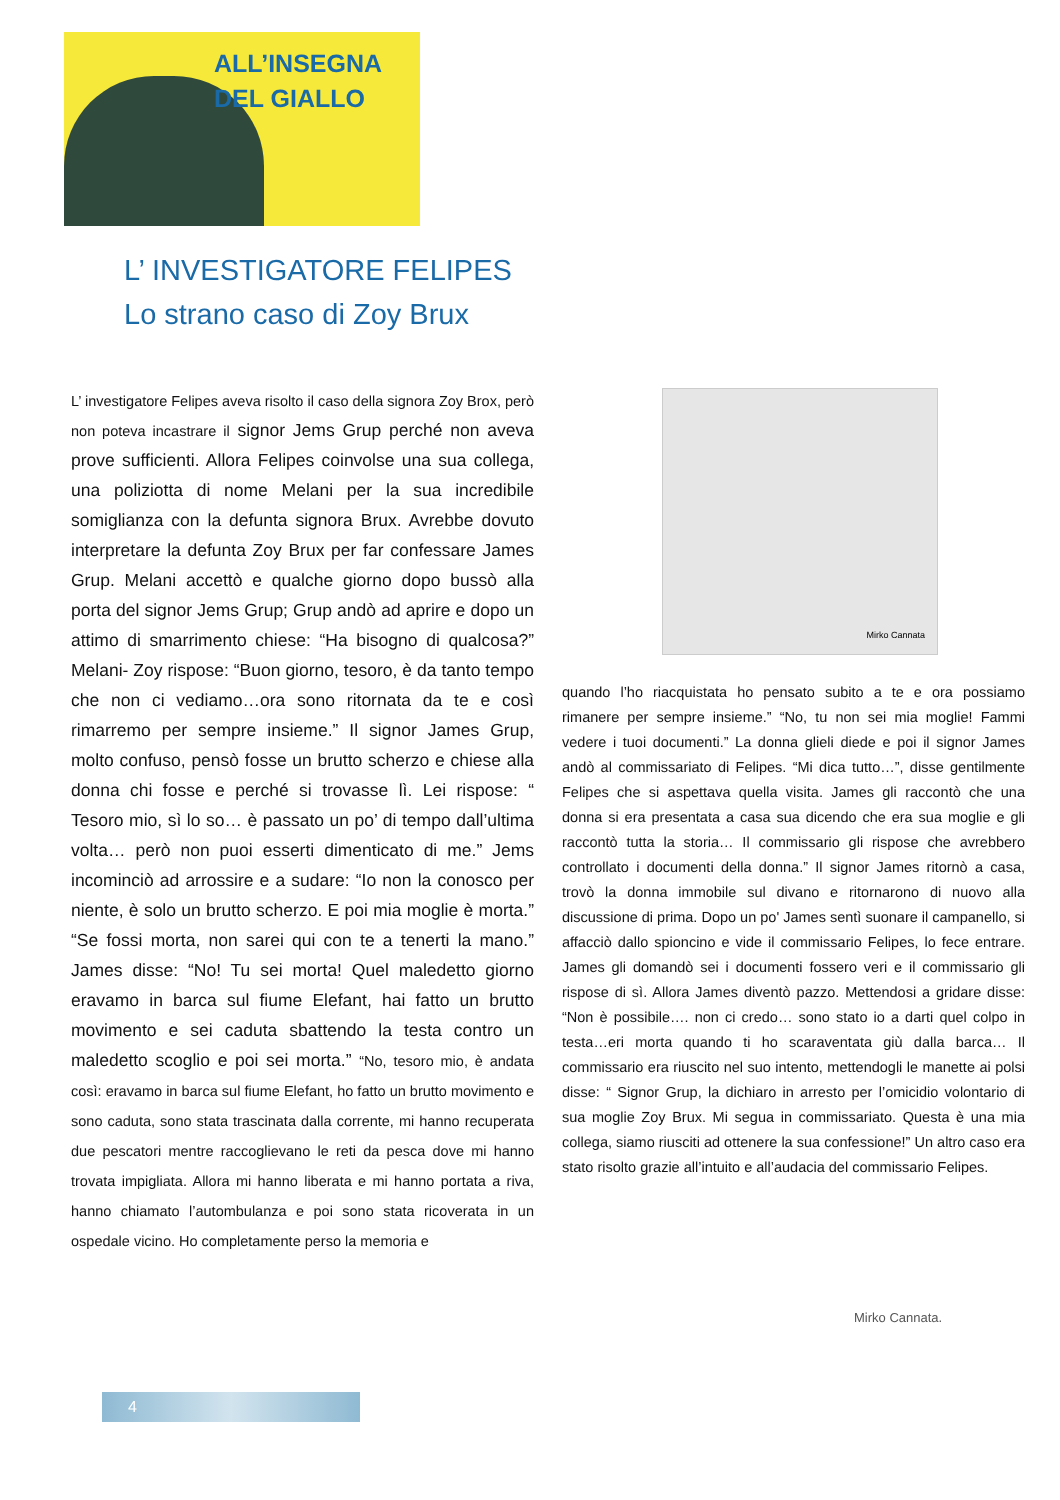ALL’INSEGNA
DEL GIALLO
L’ INVESTIGATORE FELIPES
Lo strano caso di Zoy Brux
L’ investigatore Felipes aveva risolto il caso della signora Zoy Brox, però non poteva incastrare il signor Jems Grup perché non aveva prove sufficienti. Allora Felipes coinvolse una sua collega, una poliziotta di nome Melani per la sua incredibile somiglianza con la defunta signora Brux. Avrebbe dovuto interpretare la defunta Zoy Brux per far confessare James Grup. Melani accettò e qualche giorno dopo bussò alla porta del signor Jems Grup; Grup andò ad aprire e dopo un attimo di smarrimento chiese: “Ha bisogno di qualcosa?” Melani- Zoy rispose: “Buon giorno, tesoro, è da tanto tempo che non ci vediamo…ora sono ritornata da te e così rimarremo per sempre insieme.” Il signor James Grup, molto confuso, pensò fosse un brutto scherzo e chiese alla donna chi fosse e perché si trovasse lì. Lei rispose: “ Tesoro mio, sì lo so… è passato un po’ di tempo dall’ultima volta… però non puoi esserti dimenticato di me.” Jems incominciò ad arrossire e a sudare: “Io non la conosco per niente, è solo un brutto scherzo. E poi mia moglie è morta.” “Se fossi morta, non sarei qui con te a tenerti la mano.” James disse: “No! Tu sei morta! Quel maledetto giorno eravamo in barca sul fiume Elefant, hai fatto un brutto movimento e sei caduta sbattendo la testa contro un maledetto scoglio e poi sei morta.” “No, tesoro mio, è andata così: eravamo in barca sul fiume Elefant, ho fatto un brutto movimento e sono caduta, sono stata trascinata dalla corrente, mi hanno recuperata due pescatori mentre raccoglievano le reti da pesca dove mi hanno trovata impigliata. Allora mi hanno liberata e mi hanno portata a riva, hanno chiamato l’autombulanza e poi sono stata ricoverata in un ospedale vicino. Ho completamente perso la memoria e
Mirko Cannata
quando l’ho riacquistata ho pensato subito a te e ora possiamo rimanere per sempre insieme.” “No, tu non sei mia moglie! Fammi vedere i tuoi documenti.” La donna glieli diede e poi il signor James andò al commissariato di Felipes. “Mi dica tutto…”, disse gentilmente Felipes che si aspettava quella visita. James gli raccontò che una donna si era presentata a casa sua dicendo che era sua moglie e gli raccontò tutta la storia… Il commissario gli rispose che avrebbero controllato i documenti della donna.” Il signor James ritornò a casa, trovò la donna immobile sul divano e ritornarono di nuovo alla discussione di prima. Dopo un po' James sentì suonare il campanello, si affacciò dallo spioncino e vide il commissario Felipes, lo fece entrare. James gli domandò sei i documenti fossero veri e il commissario gli rispose di sì. Allora James diventò pazzo. Mettendosi a gridare disse: “Non è possibile…. non ci credo… sono stato io a darti quel colpo in testa…eri morta quando ti ho scaraventata giù dalla barca… Il commissario era riuscito nel suo intento, mettendogli le manette ai polsi disse: “ Signor Grup, la dichiaro in arresto per l’omicidio volontario di sua moglie Zoy Brux. Mi segua in commissariato. Questa è una mia collega, siamo riusciti ad ottenere la sua confessione!” Un altro caso era stato risolto grazie all’intuito e all’audacia del commissario Felipes.
Mirko Cannata.
4